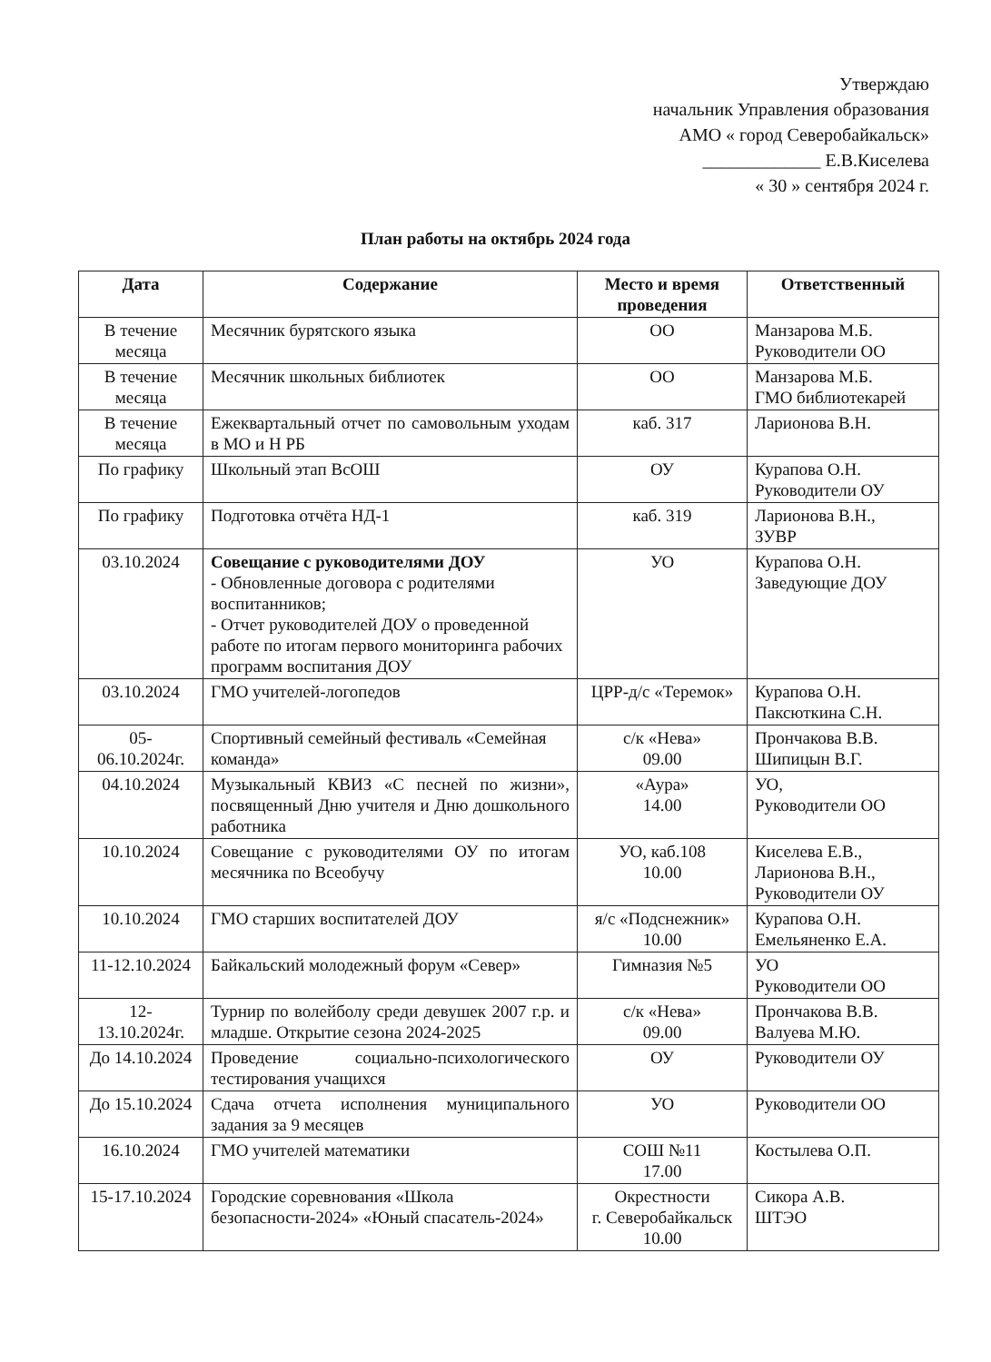Утверждаю
начальник Управления образования
АМО « город Северобайкальск»
_____________ Е.В.Киселева
« 30 » сентября 2024 г.
План работы на октябрь 2024 года
| Дата | Содержание | Место и время проведения | Ответственный |
| --- | --- | --- | --- |
| В течение месяца | Месячник бурятского языка | ОО | Манзарова М.Б. Руководители ОО |
| В течение месяца | Месячник школьных библиотек | ОО | Манзарова М.Б. ГМО библиотекарей |
| В течение месяца | Ежеквартальный отчет по самовольным уходам в МО и Н РБ | каб. 317 | Ларионова В.Н. |
| По графику | Школьный этап ВсОШ | ОУ | Курапова О.Н. Руководители ОУ |
| По графику | Подготовка отчёта НД-1 | каб. 319 | Ларионова В.Н., ЗУВР |
| 03.10.2024 | Совещание с руководителями ДОУ - Обновленные договора с родителями воспитанников; - Отчет руководителей ДОУ о проведенной работе по итогам первого мониторинга рабочих программ воспитания ДОУ | УО | Курапова О.Н. Заведующие ДОУ |
| 03.10.2024 | ГМО учителей-логопедов | ЦРР-д/с «Теремок» | Курапова О.Н. Паксюткина С.Н. |
| 05-06.10.2024г. | Спортивный семейный фестиваль «Семейная команда» | с/к «Нева» 09.00 | Прончакова В.В. Шипицын В.Г. |
| 04.10.2024 | Музыкальный КВИЗ «С песней по жизни», посвященный Дню учителя и Дню дошкольного работника | «Аура» 14.00 | УО, Руководители ОО |
| 10.10.2024 | Совещание с руководителями ОУ по итогам месячника по Всеобучу | УО, каб.108 10.00 | Киселева Е.В., Ларионова В.Н., Руководители ОУ |
| 10.10.2024 | ГМО старших воспитателей ДОУ | я/с «Подснежник» 10.00 | Курапова О.Н. Емельяненко Е.А. |
| 11-12.10.2024 | Байкальский молодежный форум «Север» | Гимназия №5 | УО Руководители ОО |
| 12-13.10.2024г. | Турнир по волейболу среди девушек 2007 г.р. и младше. Открытие сезона 2024-2025 | с/к «Нева» 09.00 | Прончакова В.В. Валуева М.Ю. |
| До 14.10.2024 | Проведение социально-психологического тестирования учащихся | ОУ | Руководители ОУ |
| До 15.10.2024 | Сдача отчета исполнения муниципального задания за 9 месяцев | УО | Руководители ОО |
| 16.10.2024 | ГМО учителей математики | СОШ №11 17.00 | Костылева О.П. |
| 15-17.10.2024 | Городские соревнования «Школа безопасности-2024» «Юный спасатель-2024» | Окрестности г. Северобайкальск 10.00 | Сикора А.В. ШТЭО |